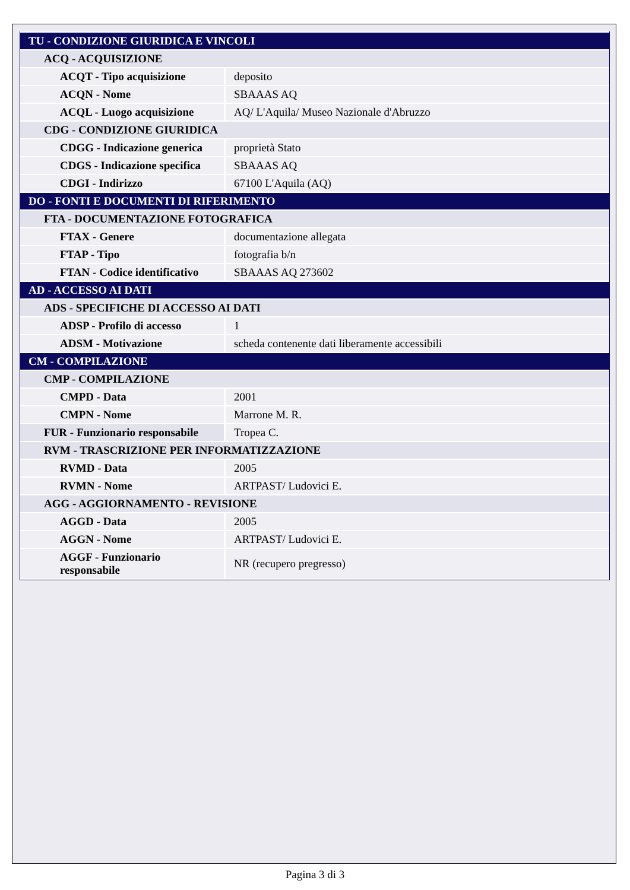| TU - CONDIZIONE GIURIDICA E VINCOLI | |
| ACQ - ACQUISIZIONE | |
| ACQT - Tipo acquisizione | deposito |
| ACQN - Nome | SBAAAS AQ |
| ACQL - Luogo acquisizione | AQ/ L'Aquila/ Museo Nazionale d'Abruzzo |
| CDG - CONDIZIONE GIURIDICA | |
| CDGG - Indicazione generica | proprietà Stato |
| CDGS - Indicazione specifica | SBAAAS AQ |
| CDGI - Indirizzo | 67100 L'Aquila (AQ) |
| DO - FONTI E DOCUMENTI DI RIFERIMENTO | |
| FTA - DOCUMENTAZIONE FOTOGRAFICA | |
| FTAX - Genere | documentazione allegata |
| FTAP - Tipo | fotografia b/n |
| FTAN - Codice identificativo | SBAAAS AQ 273602 |
| AD - ACCESSO AI DATI | |
| ADS - SPECIFICHE DI ACCESSO AI DATI | |
| ADSP - Profilo di accesso | 1 |
| ADSM - Motivazione | scheda contenente dati liberamente accessibili |
| CM - COMPILAZIONE | |
| CMP - COMPILAZIONE | |
| CMPD - Data | 2001 |
| CMPN - Nome | Marrone M. R. |
| FUR - Funzionario responsabile | Tropea C. |
| RVM - TRASCRIZIONE PER INFORMATIZZAZIONE | |
| RVMD - Data | 2005 |
| RVMN - Nome | ARTPAST/ Ludovici E. |
| AGG - AGGIORNAMENTO - REVISIONE | |
| AGGD - Data | 2005 |
| AGGN - Nome | ARTPAST/ Ludovici E. |
| AGGF - Funzionario responsabile | NR (recupero pregresso) |
Pagina 3 di 3